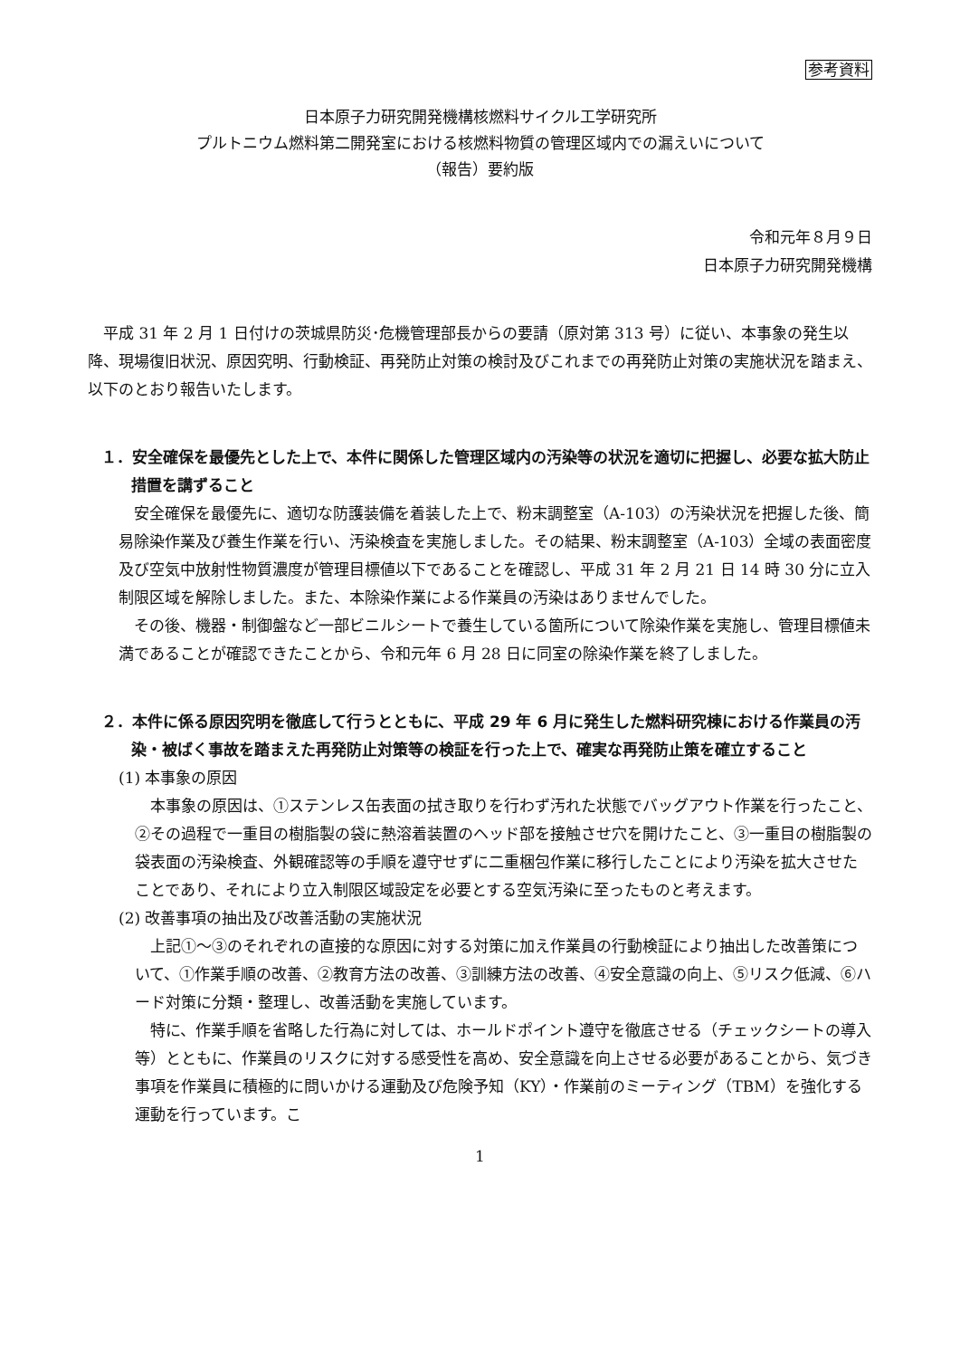参考資料
日本原子力研究開発機構核燃料サイクル工学研究所
プルトニウム燃料第二開発室における核燃料物質の管理区域内での漏えいについて
（報告）要約版
令和元年８月９日
日本原子力研究開発機構
平成 31 年 2 月 1 日付けの茨城県防災･危機管理部長からの要請（原対第 313 号）に従い、本事象の発生以降、現場復旧状況、原因究明、行動検証、再発防止対策の検討及びこれまでの再発防止対策の実施状況を踏まえ、以下のとおり報告いたします。
１．安全確保を最優先とした上で、本件に関係した管理区域内の汚染等の状況を適切に把握し、必要な拡大防止措置を講ずること
安全確保を最優先に、適切な防護装備を着装した上で、粉末調整室（A-103）の汚染状況を把握した後、簡易除染作業及び養生作業を行い、汚染検査を実施しました。その結果、粉末調整室（A-103）全域の表面密度及び空気中放射性物質濃度が管理目標値以下であることを確認し、平成 31 年 2 月 21 日 14 時 30 分に立入制限区域を解除しました。また、本除染作業による作業員の汚染はありませんでした。
その後、機器・制御盤など一部ビニルシートで養生している箇所について除染作業を実施し、管理目標値未満であることが確認できたことから、令和元年 6 月 28 日に同室の除染作業を終了しました。
２．本件に係る原因究明を徹底して行うとともに、平成 29 年 6 月に発生した燃料研究棟における作業員の汚染・被ばく事故を踏まえた再発防止対策等の検証を行った上で、確実な再発防止策を確立すること
(1) 本事象の原因
本事象の原因は、①ステンレス缶表面の拭き取りを行わず汚れた状態でバッグアウト作業を行ったこと、②その過程で一重目の樹脂製の袋に熱溶着装置のヘッド部を接触させ穴を開けたこと、③一重目の樹脂製の袋表面の汚染検査、外観確認等の手順を遵守せずに二重梱包作業に移行したことにより汚染を拡大させたことであり、それにより立入制限区域設定を必要とする空気汚染に至ったものと考えます。
(2) 改善事項の抽出及び改善活動の実施状況
上記①～③のそれぞれの直接的な原因に対する対策に加え作業員の行動検証により抽出した改善策について、①作業手順の改善、②教育方法の改善、③訓練方法の改善、④安全意識の向上、⑤リスク低減、⑥ハード対策に分類・整理し、改善活動を実施しています。
特に、作業手順を省略した行為に対しては、ホールドポイント遵守を徹底させる（チェックシートの導入等）とともに、作業員のリスクに対する感受性を高め、安全意識を向上させる必要があることから、気づき事項を作業員に積極的に問いかける運動及び危険予知（KY）・作業前のミーティング（TBM）を強化する運動を行っています。こ
1